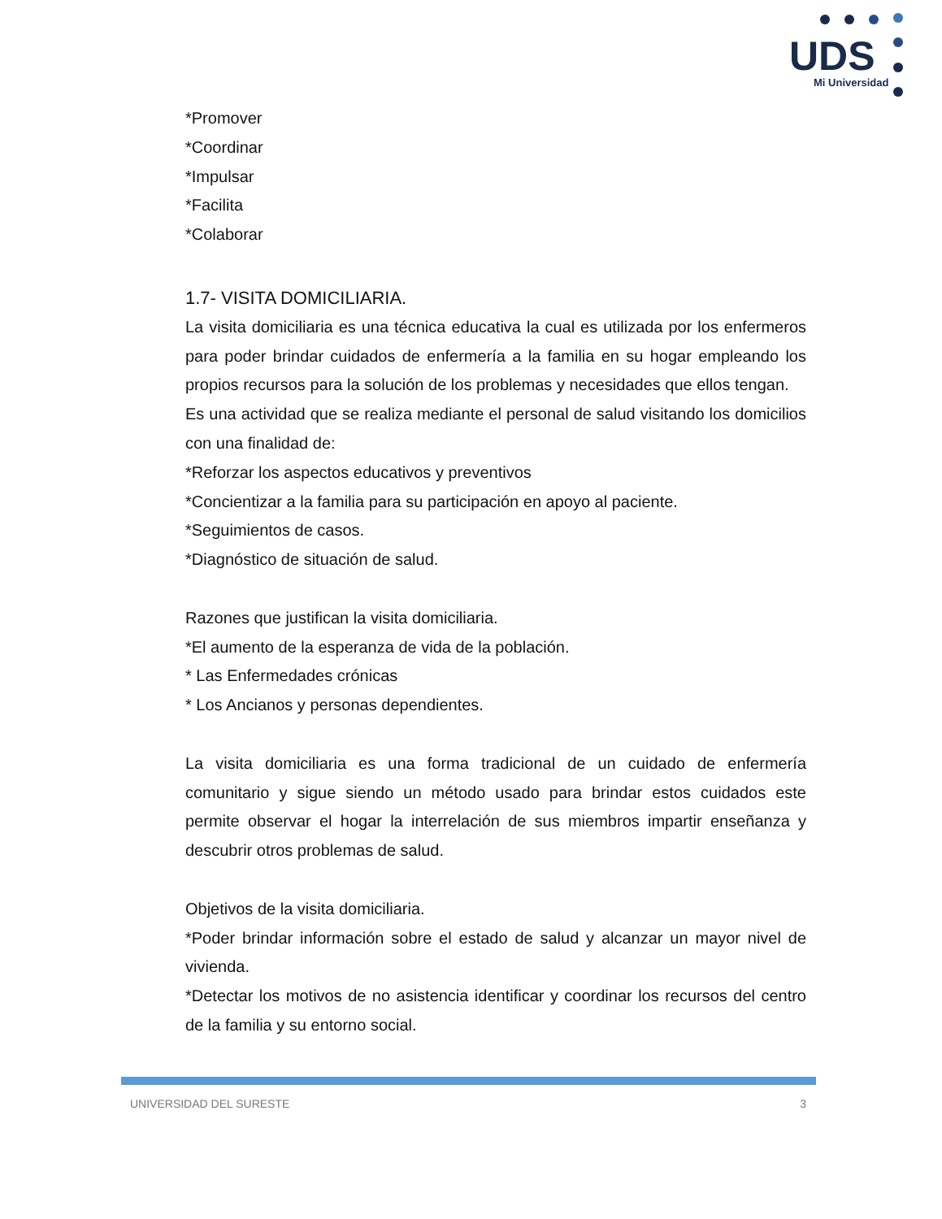UDS
Mi Universidad
*Promover
*Coordinar
*Impulsar
*Facilita
*Colaborar
1.7- VISITA DOMICILIARIA.
La visita domiciliaria es una técnica educativa la cual es utilizada por los enfermeros para poder brindar cuidados de enfermería a la familia en su hogar empleando los propios recursos para la solución de los problemas y necesidades que ellos tengan.
Es una actividad que se realiza mediante el personal de salud visitando los domicilios con una finalidad de:
*Reforzar los aspectos educativos y preventivos
*Concientizar a la familia para su participación en apoyo al paciente.
*Seguimientos de casos.
*Diagnóstico de situación de salud.
Razones que justifican la visita domiciliaria.
*El aumento de la esperanza de vida de la población.
* Las Enfermedades crónicas
* Los Ancianos y personas dependientes.
La visita domiciliaria es una forma tradicional de un cuidado de enfermería comunitario y sigue siendo un método usado para brindar estos cuidados este permite observar el hogar la interrelación de sus miembros impartir enseñanza y descubrir otros problemas de salud.
Objetivos de la visita domiciliaria.
*Poder brindar información sobre el estado de salud y alcanzar un mayor nivel de vivienda.
*Detectar los motivos de no asistencia identificar y coordinar los recursos del centro de la familia y su entorno social.
UNIVERSIDAD DEL SURESTE 3